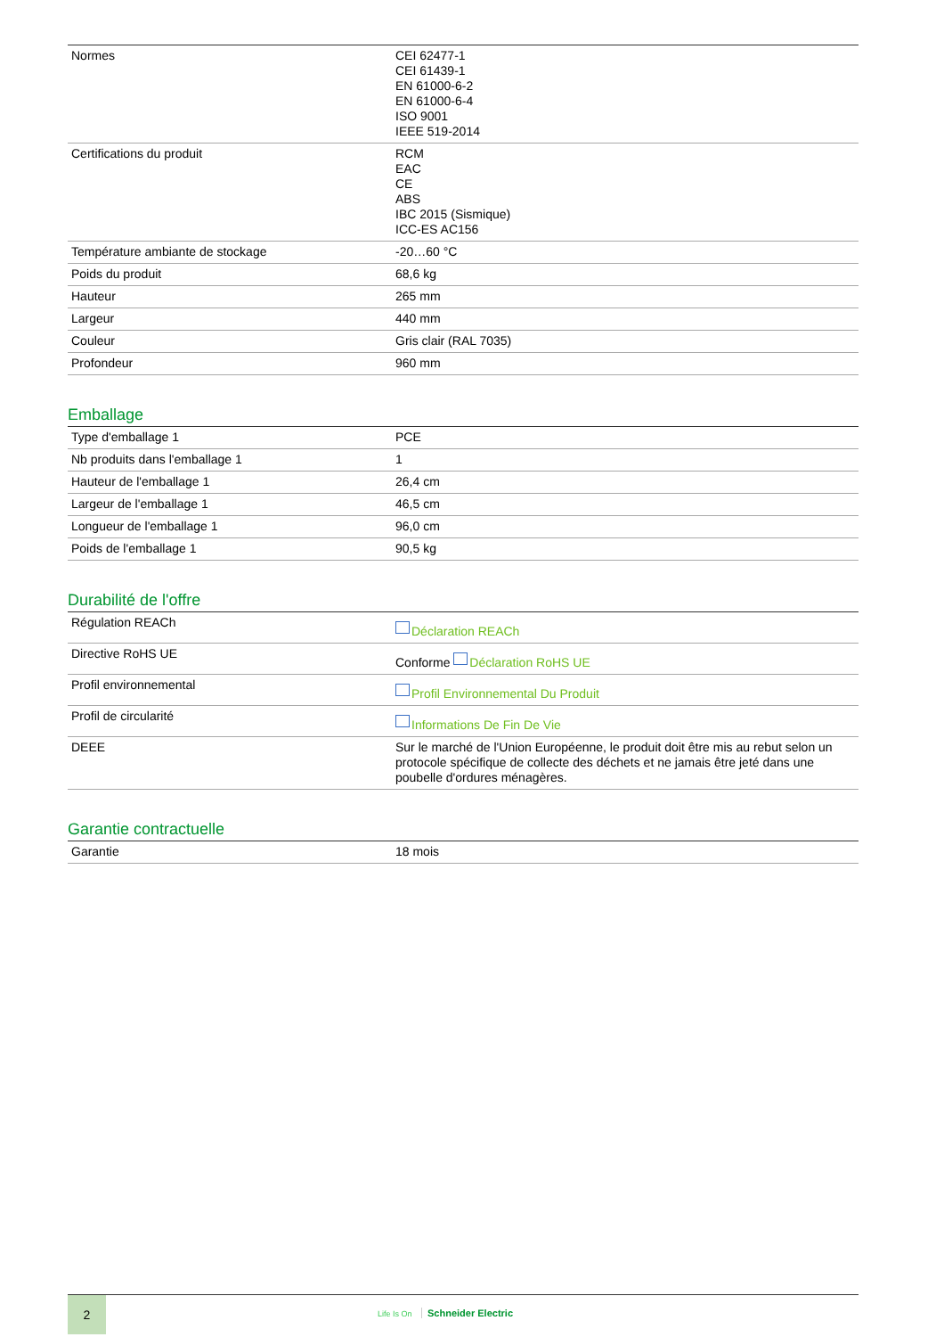| Normes | CEI 62477-1 CEI 61439-1 EN 61000-6-2 EN 61000-6-4 ISO 9001 IEEE 519-2014 |
| Certifications du produit | RCM EAC CE ABS IBC 2015 (Sismique) ICC-ES AC156 |
| Température ambiante de stockage | -20…60 °C |
| Poids du produit | 68,6 kg |
| Hauteur | 265 mm |
| Largeur | 440 mm |
| Couleur | Gris clair (RAL 7035) |
| Profondeur | 960 mm |
Emballage
| Type d'emballage 1 | PCE |
| Nb produits dans l'emballage 1 | 1 |
| Hauteur de l'emballage 1 | 26,4 cm |
| Largeur de l'emballage 1 | 46,5 cm |
| Longueur de l'emballage 1 | 96,0 cm |
| Poids de l'emballage 1 | 90,5 kg |
Durabilité de l'offre
| Régulation REACh | Déclaration REACh |
| Directive RoHS UE | Conforme Déclaration RoHS UE |
| Profil environnemental | Profil Environnemental Du Produit |
| Profil de circularité | Informations De Fin De Vie |
| DEEE | Sur le marché de l'Union Européenne, le produit doit être mis au rebut selon un protocole spécifique de collecte des déchets et ne jamais être jeté dans une poubelle d'ordures ménagères. |
Garantie contractuelle
| Garantie | 18 mois |
2
Life Is On Schneider Electric